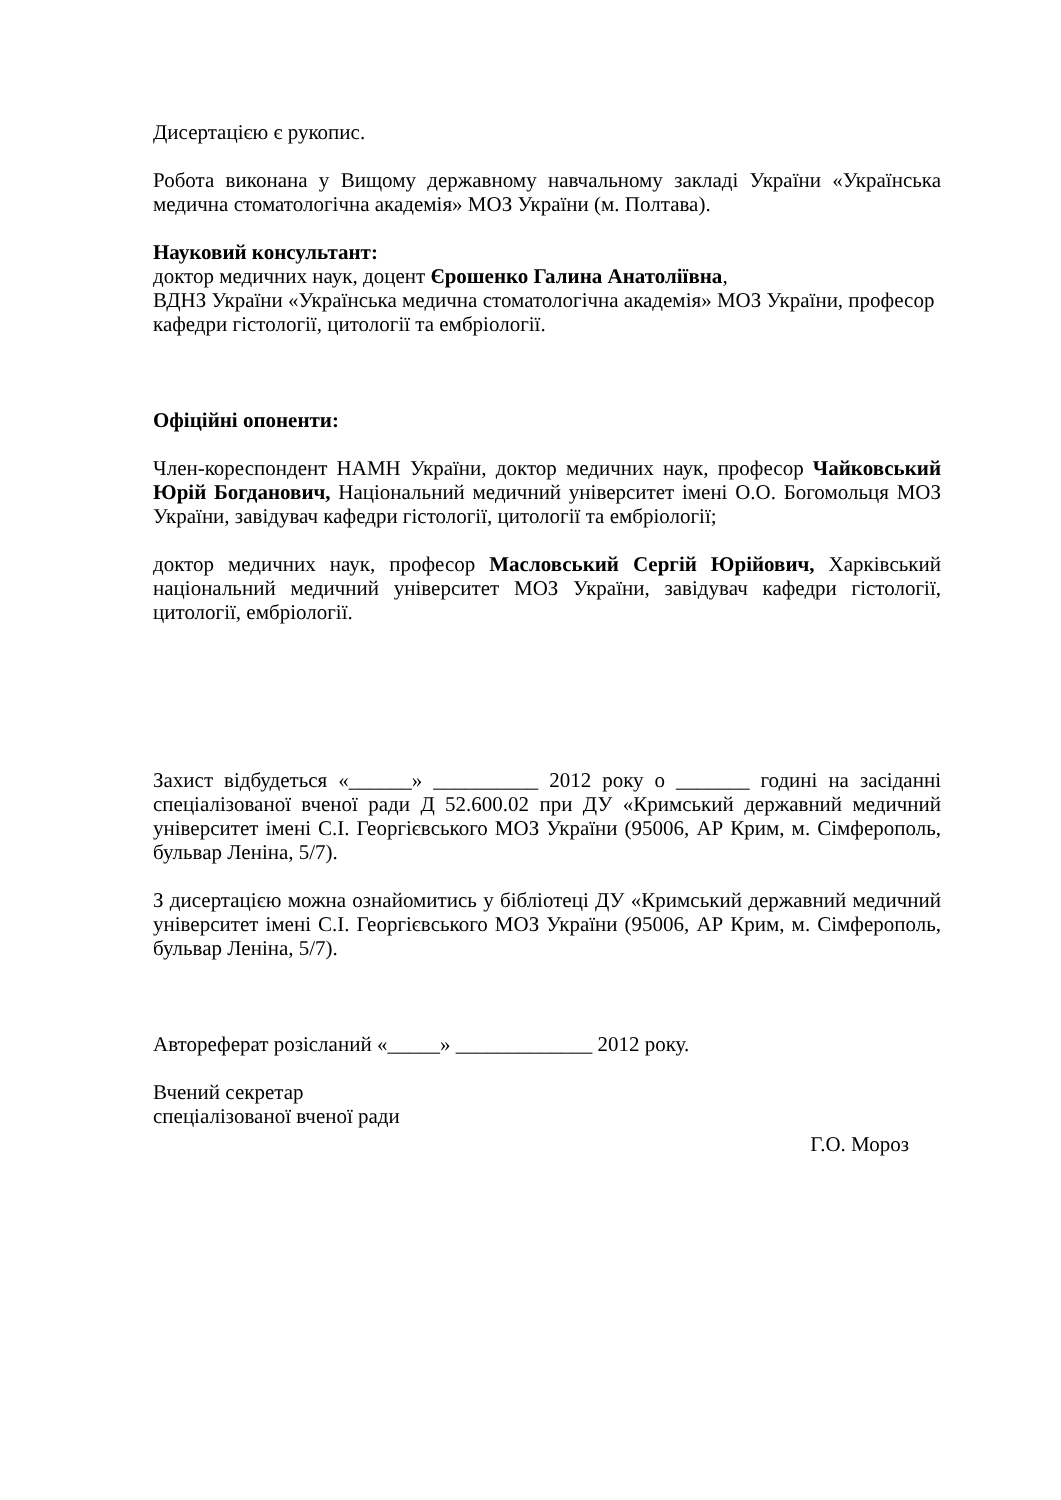Дисертацією є рукопис.
Робота виконана у Вищому державному навчальному закладі України «Українська медична стоматологічна академія» МОЗ України (м. Полтава).
Науковий консультант:
доктор медичних наук, доцент Єрошенко Галина Анатоліївна,
ВДНЗ України «Українська медична стоматологічна академія» МОЗ України, професор кафедри гістології, цитології та ембріології.
Офіційні опоненти:
Член-кореспондент НАМН України, доктор медичних наук, професор Чайковський Юрій Богданович, Національний медичний університет імені О.О. Богомольця МОЗ України, завідувач кафедри гістології, цитології та ембріології;
доктор медичних наук, професор Масловський Сергій Юрійович, Харківський національний медичний університет МОЗ України, завідувач кафедри гістології, цитології, ембріології.
Захист відбудеться «______» __________ 2012 року о _______ годині на засіданні спеціалізованої вченої ради Д 52.600.02 при ДУ «Кримський державний медичний університет імені С.І. Георгієвського МОЗ України (95006, АР Крим, м. Сімферополь, бульвар Леніна, 5/7).
З дисертацією можна ознайомитись у бібліотеці ДУ «Кримський державний медичний університет імені С.І. Георгієвського МОЗ України (95006, АР Крим, м. Сімферополь, бульвар Леніна, 5/7).
Автореферат розісланий «_____» _____________ 2012 року.
Вчений секретар
спеціалізованої вченої ради
Г.О. Мороз